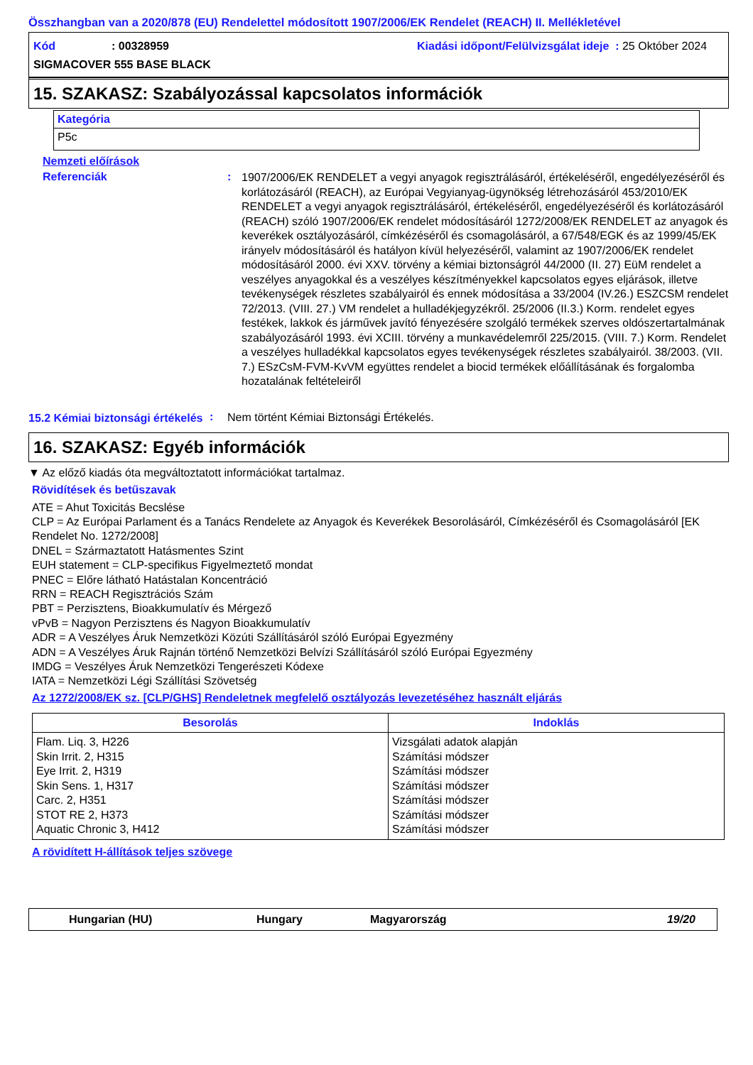Összhangban van a 2020/878 (EU) Rendelettel módosított 1907/2006/EK Rendelet (REACH) II. Mellékletével
Kód: 00328959 Kiadási időpont/Felülvizsgálat ideje : 25 Október 2024
SIGMACOVER 555 BASE BLACK
15. SZAKASZ: Szabályozással kapcsolatos információk
| Kategória |
| --- |
| P5c |
Nemzeti előírások
Referenciák: 1907/2006/EK RENDELET a vegyi anyagok regisztrálásáról, értékeléséről, engedélyezéséről és korlátozásáról (REACH), az Európai Vegyianyag-ügynökség létrehozásáról 453/2010/EK RENDELET a vegyi anyagok regisztrálásáról, értékeléséről, engedélyezéséről és korlátozásáról (REACH) szóló 1907/2006/EK rendelet módosításáról 1272/2008/EK RENDELET az anyagok és keverékek osztályozásáról, címkézéséről és csomagolásáról, a 67/548/EGK és az 1999/45/EK irányelv módosításáról és hatályon kívül helyezéséről, valamint az 1907/2006/EK rendelet módosításáról 2000. évi XXV. törvény a kémiai biztonságról 44/2000 (II. 27) EüM rendelet a veszélyes anyagokkal és a veszélyes készítményekkel kapcsolatos egyes eljárások, illetve tevékenységek részletes szabályairól és ennek módosítása a 33/2004 (IV.26.) ESZCSM rendelet 72/2013. (VIII. 27.) VM rendelet a hulladékjegyzékről. 25/2006 (II.3.) Korm. rendelet egyes festékek, lakkok és járművek javító fényezésére szolgáló termékek szerves oldószertartalmának szabályozásáról 1993. évi XCIII. törvény a munkavédelemről 225/2015. (VIII. 7.) Korm. Rendelet a veszélyes hulladékkal kapcsolatos egyes tevékenységek részletes szabályairól. 38/2003. (VII. 7.) ESzCsM-FVM-KvVM együttes rendelet a biocid termékek előállításának és forgalomba hozatalának feltételeiről
15.2 Kémiai biztonsági értékelés: Nem történt Kémiai Biztonsági Értékelés.
16. SZAKASZ: Egyéb információk
▼ Az előző kiadás óta megváltoztatott információkat tartalmaz.
Rövidítések és betűszavak
ATE = Ahut Toxicitás Becslése
CLP = Az Európai Parlament és a Tanács Rendelete az Anyagok és Keverékek Besorolásáról, Címkézéséről és Csomagolásáról [EK Rendelet No. 1272/2008]
DNEL = Származtatott Hatásmentes Szint
EUH statement = CLP-specifikus Figyelmeztető mondat
PNEC = Előre látható Hatástalan Koncentráció
RRN = REACH Regisztrációs Szám
PBT = Perzisztens, Bioakkumulatív és Mérgező
vPvB = Nagyon Perzisztens és Nagyon Bioakkumulatív
ADR = A Veszélyes Áruk Nemzetközi Közúti Szállításáról szóló Európai Egyezmény
ADN = A Veszélyes Áruk Rajnán történő Nemzetközi Belvízi Szállításáról szóló Európai Egyezmény
IMDG = Veszélyes Áruk Nemzetközi Tengerészeti Kódexe
IATA = Nemzetközi Légi Szállítási Szövetség
Az 1272/2008/EK sz. [CLP/GHS] Rendeletnek megfelelő osztályozás levezetéséhez használt eljárás
| Besorolás | Indoklás |
| --- | --- |
| Flam. Liq. 3, H226 Skin Irrit. 2, H315 Eye Irrit. 2, H319 Skin Sens. 1, H317 Carc. 2, H351 STOT RE 2, H373 Aquatic Chronic 3, H412 | Vizsgálati adatok alapján Számítási módszer Számítási módszer Számítási módszer Számítási módszer Számítási módszer Számítási módszer |
A rövidített H-állítások teljes szövege
Hungarian (HU) Hungary Magyarország 19/20